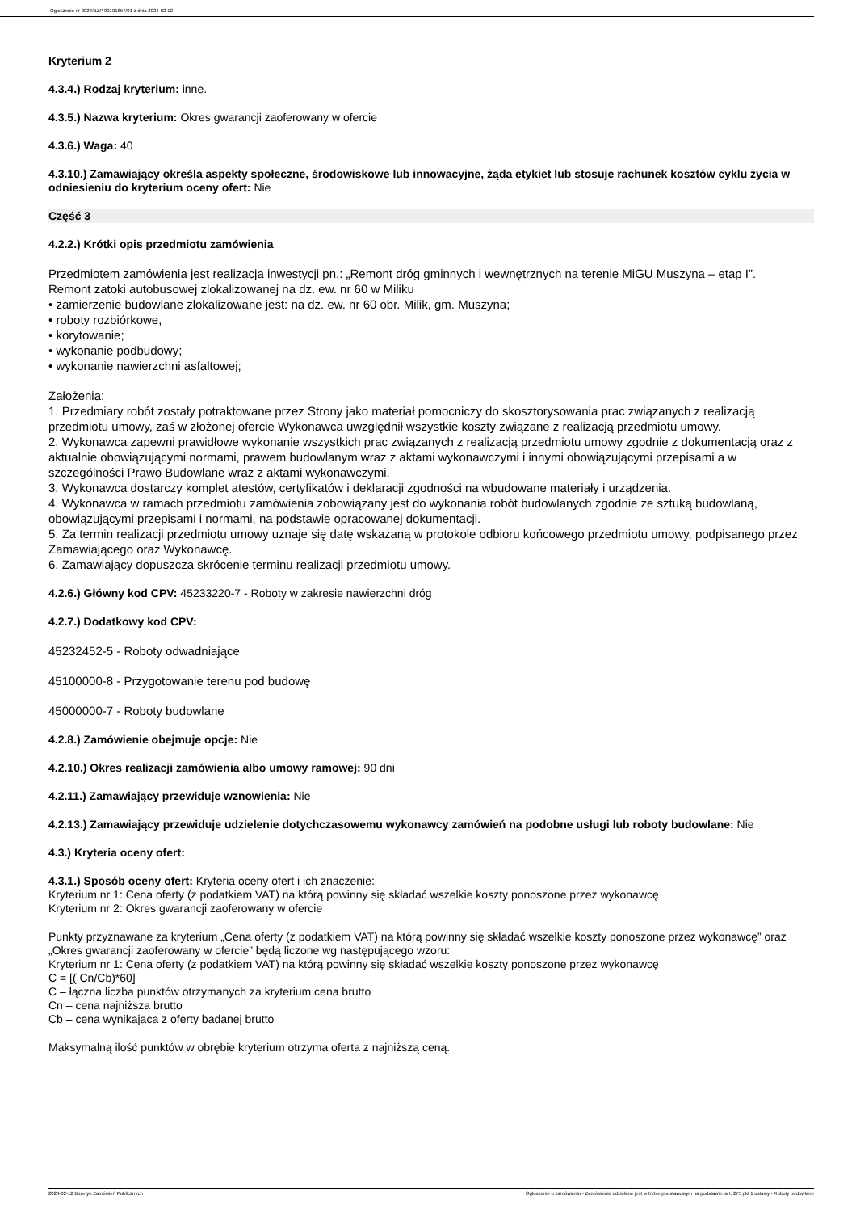Ogłoszenie nr 2024/BZP 00101657/01 z dnia 2024-02-12
Kryterium 2
4.3.4.) Rodzaj kryterium: inne.
4.3.5.) Nazwa kryterium: Okres gwarancji zaoferowany w ofercie
4.3.6.) Waga: 40
4.3.10.) Zamawiający określa aspekty społeczne, środowiskowe lub innowacyjne, żąda etykiet lub stosuje rachunek kosztów cyklu życia w odniesieniu do kryterium oceny ofert: Nie
Część 3
4.2.2.) Krótki opis przedmiotu zamówienia
Przedmiotem zamówienia jest realizacja inwestycji pn.: „Remont dróg gminnych i wewnętrznych na terenie MiGU Muszyna – etap I”.
Remont zatoki autobusowej zlokalizowanej na dz. ew. nr 60 w Miliku
• zamierzenie budowlane zlokalizowane jest: na dz. ew. nr 60 obr. Milik, gm. Muszyna;
• roboty rozbiórkowe,
• korytowanie;
• wykonanie podbudowy;
• wykonanie nawierzchni asfaltowej;
Założenia:
1. Przedmiary robót zostały potraktowane przez Strony jako materiał pomocniczy do skosztorysowania prac związanych z realizacją przedmiotu umowy, zaś w złożonej ofercie Wykonawca uwzględnił wszystkie koszty związane z realizacją przedmiotu umowy.
2. Wykonawca zapewni prawidłowe wykonanie wszystkich prac związanych z realizacją przedmiotu umowy zgodnie z dokumentacją oraz z aktualnie obowiązującymi normami, prawem budowlanym wraz z aktami wykonawczymi i innymi obowiązującymi przepisami a w szczególności Prawo Budowlane wraz z aktami wykonawczymi.
3. Wykonawca dostarczy komplet atestów, certyfikatów i deklaracji zgodności na wbudowane materiały i urządzenia.
4. Wykonawca w ramach przedmiotu zamówienia zobowiązany jest do wykonania robót budowlanych zgodnie ze sztuką budowlaną, obowiązującymi przepisami i normami, na podstawie opracowanej dokumentacji.
5. Za termin realizacji przedmiotu umowy uznaje się datę wskazaną w protokole odbioru końcowego przedmiotu umowy, podpisanego przez Zamawiającego oraz Wykonawcę.
6. Zamawiający dopuszcza skrócenie terminu realizacji przedmiotu umowy.
4.2.6.) Główny kod CPV: 45233220-7 - Roboty w zakresie nawierzchni dróg
4.2.7.) Dodatkowy kod CPV:
45232452-5 - Roboty odwadniające
45100000-8 - Przygotowanie terenu pod budowę
45000000-7 - Roboty budowlane
4.2.8.) Zamówienie obejmuje opcje: Nie
4.2.10.) Okres realizacji zamówienia albo umowy ramowej: 90 dni
4.2.11.) Zamawiający przewiduje wznowienia: Nie
4.2.13.) Zamawiający przewiduje udzielenie dotychczasowemu wykonawcy zamówień na podobne usługi lub roboty budowlane: Nie
4.3.) Kryteria oceny ofert:
4.3.1.) Sposób oceny ofert: Kryteria oceny ofert i ich znaczenie:
Kryterium nr 1: Cena oferty (z podatkiem VAT) na którą powinny się składać wszelkie koszty ponoszone przez wykonawcę
Kryterium nr 2: Okres gwarancji zaoferowany w ofercie
Punkty przyznawane za kryterium „Cena oferty (z podatkiem VAT) na którą powinny się składać wszelkie koszty ponoszone przez wykonawcę” oraz „Okres gwarancji zaoferowany w ofercie” będą liczone wg następującego wzoru:
Kryterium nr 1: Cena oferty (z podatkiem VAT) na którą powinny się składać wszelkie koszty ponoszone przez wykonawcę
C = [( Cn/Cb)*60]
C – łączna liczba punktów otrzymanych za kryterium cena brutto
Cn – cena najniższa brutto
Cb – cena wynikająca z oferty badanej brutto
Maksymalną ilość punktów w obrębie kryterium otrzyma oferta z najniższą ceną.
2024-02-12 Biuletyn Zamówień Publicznych Ogłoszenie o zamówieniu - Zamówienie udzielane jest w trybie podstawowym na podstawie: art. 275 pkt 1 ustawy - Roboty budowlane